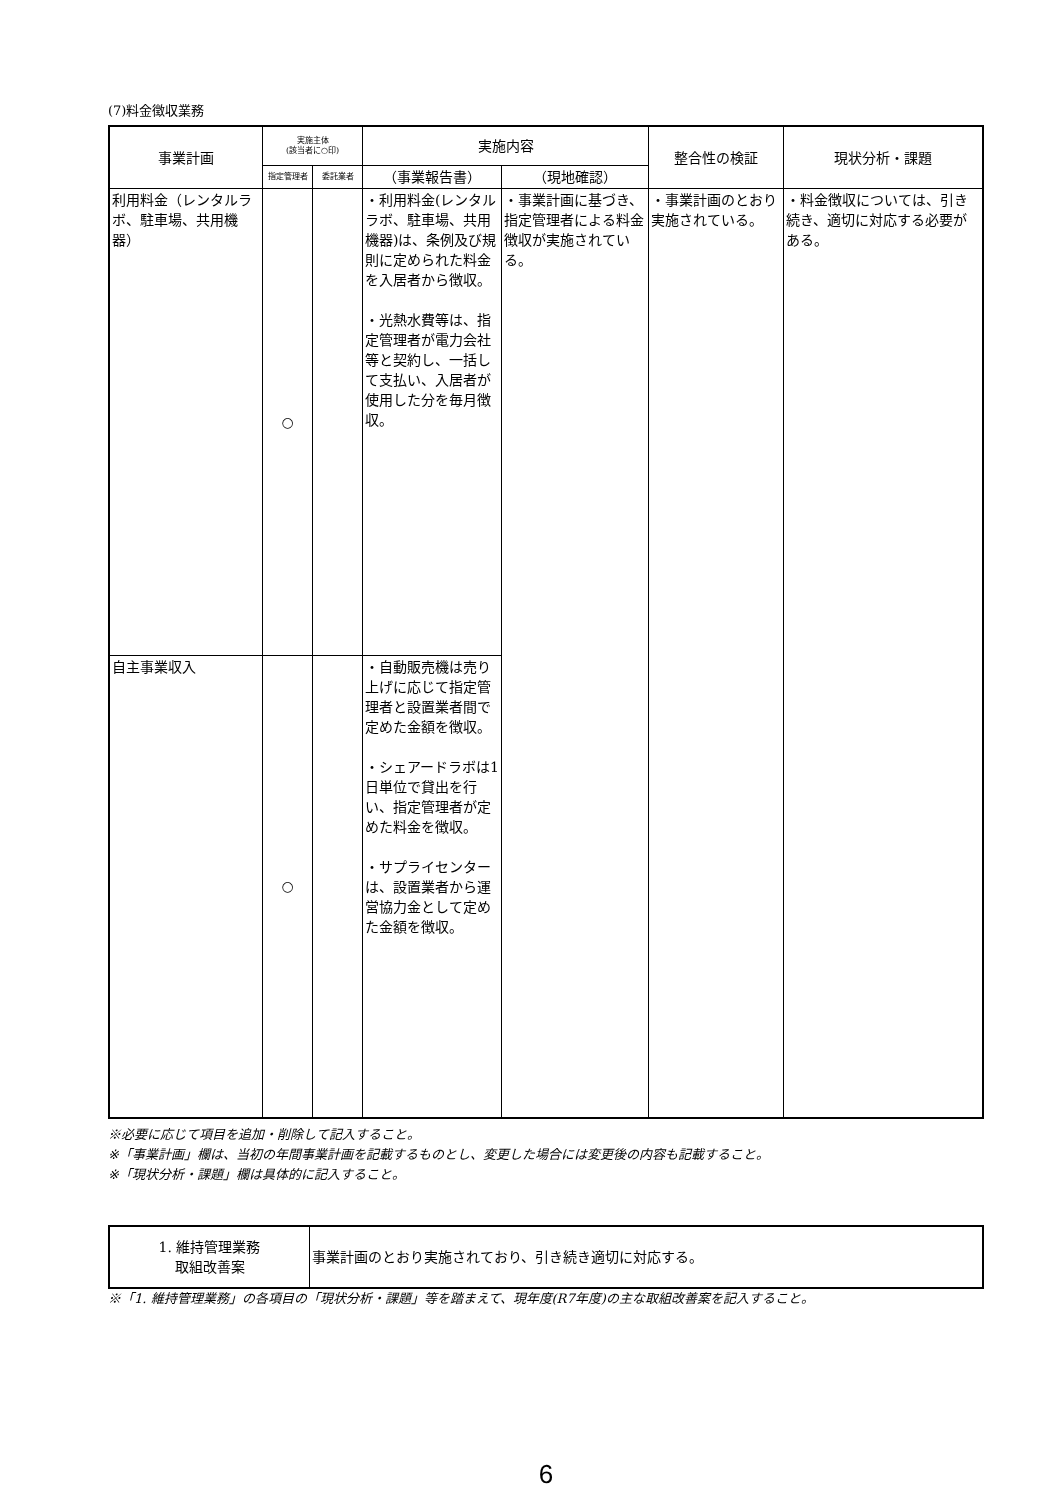(7)料金徴収業務
| 事業計画 | 実施主体 (該当者に○印) | | 実施内容 | | 整合性の検証 | 現状分析・課題 |
| --- | --- | --- | --- | --- | --- | --- |
| | 指定管理者 | 委託業者 | （事業報告書） | （現地確認） | | |
| 利用料金（レンタルラボ、駐車場、共用機器） | ○ | | ・利用料金(レンタルラボ、駐車場、共用機器)は、条例及び規則に定められた料金を入居者から徴収。 ・光熱水費等は、指定管理者が電力会社等と契約し、一括して支払い、入居者が使用した分を毎月徴収。 | ・事業計画に基づき、指定管理者による料金徴収が実施されている。 | ・事業計画のとおり実施されている。 | ・料金徴収については、引き続き、適切に対応する必要がある。 |
| 自主事業収入 | ○ | | ・自動販売機は売り上げに応じて指定管理者と設置業者間で定めた金額を徴収。 ・シェアードラボは1日単位で貸出を行い、指定管理者が定めた料金を徴収。 ・サプライセンターは、設置業者から運営協力金として定めた金額を徴収。 | | | |
※必要に応じて項目を追加・削除して記入すること。
※「事業計画」欄は、当初の年間事業計画を記載するものとし、変更した場合には変更後の内容も記載すること。
※「現状分析・課題」欄は具体的に記入すること。
| 1. 維持管理業務 取組改善案 | 事業計画のとおり実施されており、引き続き適切に対応する。 |
※「1. 維持管理業務」の各項目の「現状分析・課題」等を踏まえて、現年度(R7年度)の主な取組改善案を記入すること。
6